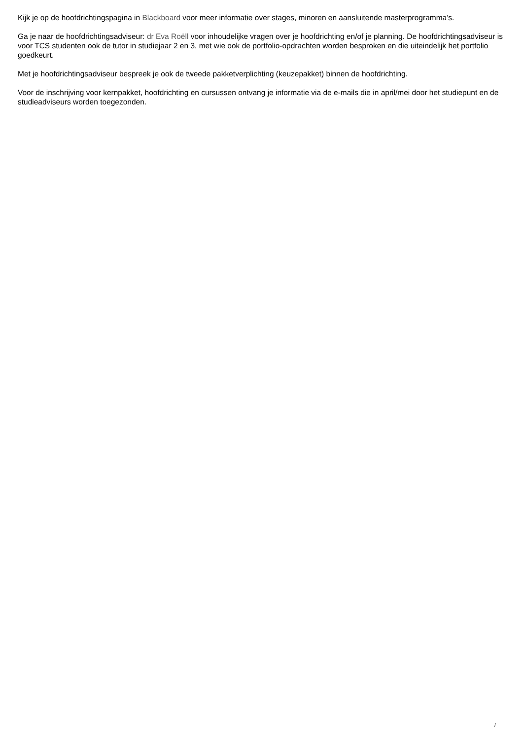Kijk je op de hoofdrichtingspagina in Blackboard voor meer informatie over stages, minoren en aansluitende masterprogramma’s.
Ga je naar de hoofdrichtingsadviseur: dr Eva Roëll voor inhoudelijke vragen over je hoofdrichting en/of je planning. De hoofdrichtingsadviseur is voor TCS studenten ook de tutor in studiejaar 2 en 3, met wie ook de portfolio-opdrachten worden besproken en die uiteindelijk het portfolio goedkeurt.
Met je hoofdrichtingsadviseur bespreek je ook de tweede pakketverplichting (keuzepakket) binnen de hoofdrichting.
Voor de inschrijving voor kernpakket, hoofdrichting en cursussen ontvang je informatie via de e-mails die in april/mei door het studiepunt en de studieadviseurs worden toegezonden.
/